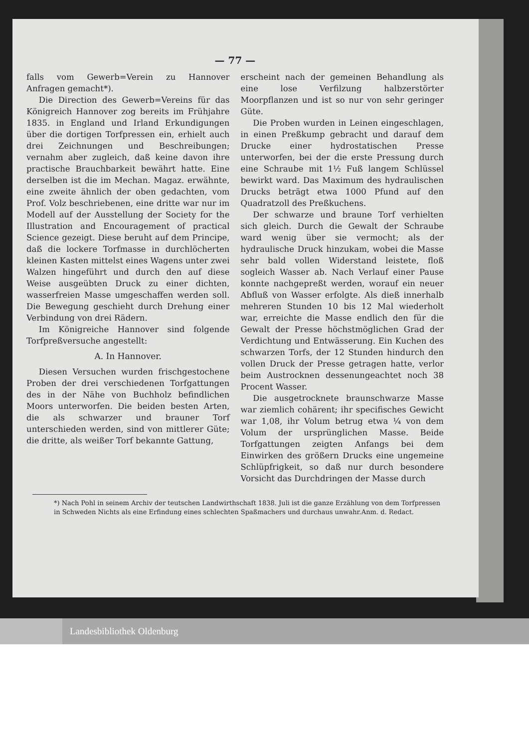— 77 —
falls vom Gewerb=Verein zu Hannover Anfragen gemacht*).
Die Direction des Gewerb=Vereins für das Königreich Hannover zog bereits im Frühjahre 1835. in England und Irland Erkundigungen über die dortigen Torfpressen ein, erhielt auch drei Zeichnungen und Beschreibungen; vernahm aber zugleich, daß keine davon ihre practische Brauchbarkeit bewährt hatte. Eine derselben ist die im Mechan. Magaz. erwähnte, eine zweite ähnlich der oben gedachten, vom Prof. Volz beschriebenen, eine dritte war nur im Modell auf der Ausstellung der Society for the Illustration and Encouragement of practical Science gezeigt. Diese beruht auf dem Principe, daß die lockere Torfmasse in durchlöcherten kleinen Kasten mittelst eines Wagens unter zwei Walzen hingeführt und durch den auf diese Weise ausgeübten Druck zu einer dichten, wasserfreien Masse umgeschaffen werden soll. Die Bewegung geschieht durch Drehung einer Verbindung von drei Rädern.
Im Königreiche Hannover sind folgende Torfpreßversuche angestellt:
A. In Hannover.
Diesen Versuchen wurden frischgestochene Proben der drei verschiedenen Torfgattungen des in der Nähe von Buchholz befindlichen Moors unterworfen. Die beiden besten Arten, die als schwarzer und brauner Torf unterschieden werden, sind von mittlerer Güte; die dritte, als weißer Torf bekannte Gattung,
erscheint nach der gemeinen Behandlung als eine lose Verfilzung halbzerstörter Moorpflanzen und ist so nur von sehr geringer Güte.
Die Proben wurden in Leinen eingeschlagen, in einen Preßkump gebracht und darauf dem Drucke einer hydrostatischen Presse unterworfen, bei der die erste Pressung durch eine Schraube mit 1½ Fuß langem Schlüssel bewirkt ward. Das Maximum des hydraulischen Drucks beträgt etwa 1000 Pfund auf den Quadratzoll des Preßkuchens.
Der schwarze und braune Torf verhielten sich gleich. Durch die Gewalt der Schraube ward wenig über sie vermocht; als der hydraulische Druck hinzukam, wobei die Masse sehr bald vollen Widerstand leistete, floß sogleich Wasser ab. Nach Verlauf einer Pause konnte nachgepreßt werden, worauf ein neuer Abfluß von Wasser erfolgte. Als dieß innerhalb mehreren Stunden 10 bis 12 Mal wiederholt war, erreichte die Masse endlich den für die Gewalt der Presse höchstmöglichen Grad der Verdichtung und Entwässerung. Ein Kuchen des schwarzen Torfs, der 12 Stunden hindurch den vollen Druck der Presse getragen hatte, verlor beim Austrocknen dessenungeachtet noch 38 Procent Wasser.
Die ausgetrocknete braunschwarze Masse war ziemlich cohärent; ihr specifisches Gewicht war 1,08, ihr Volum betrug etwa ¼ von dem Volum der ursprünglichen Masse. Beide Torfgattungen zeigten Anfangs bei dem Einwirken des größern Drucks eine ungemeine Schlüpfrigkeit, so daß nur durch besondere Vorsicht das Durchdringen der Masse durch
*) Nach Pohl in seinem Archiv der teutschen Landwirthschaft 1838. Juli ist die ganze Erzählung von dem Torfpressen in Schweden Nichts als eine Erfindung eines schlechten Spaßmachers und durchaus unwahr. Anm. d. Redact.
Landesbibliothek Oldenburg